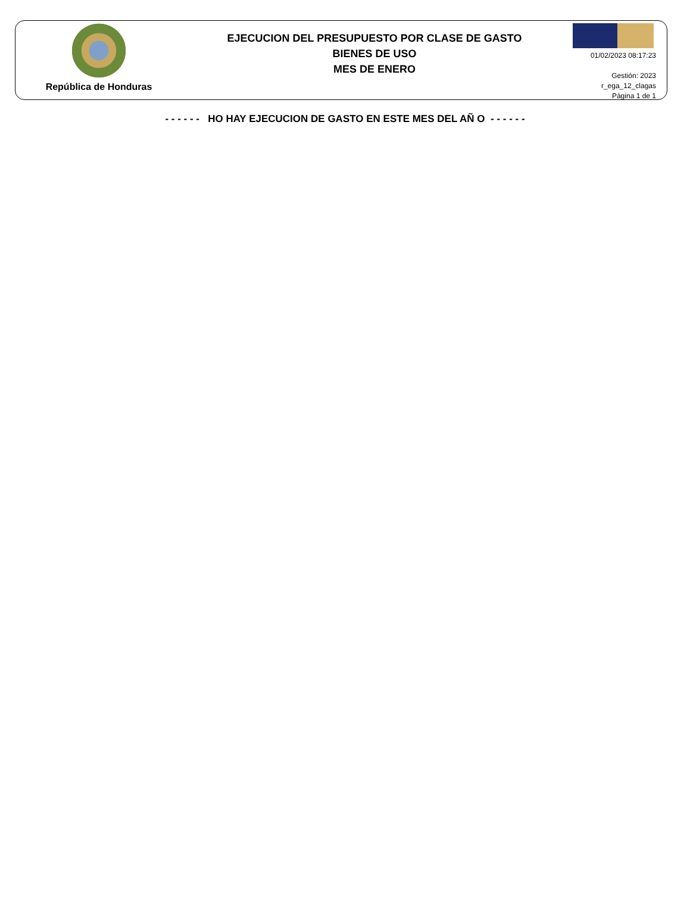República de Honduras
EJECUCION DEL PRESUPUESTO POR CLASE DE GASTO
BIENES DE USO
MES DE ENERO
01/02/2023 08:17:23
Gestión: 2023
r_ega_12_clagas
Página 1 de 1
- - - - - - HO HAY EJECUCION DE GASTO EN ESTE MES DEL AÑ O - - - - - -